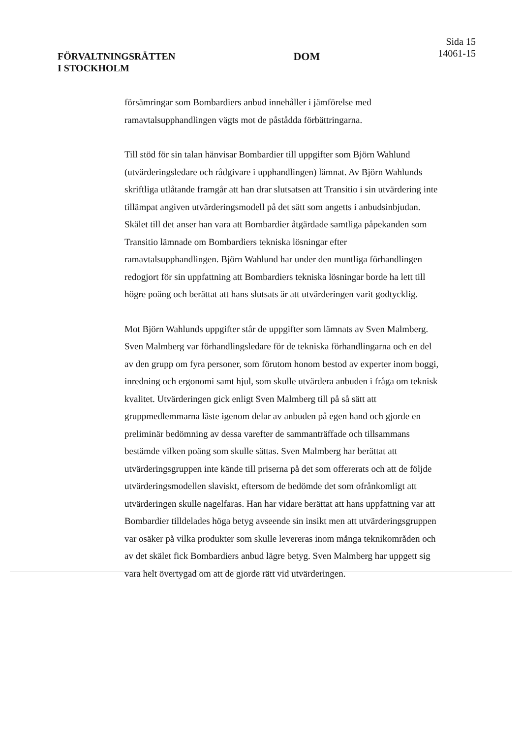FÖRVALTNINGSRÄTTEN
I STOCKHOLM
DOM
Sida 15
14061-15
försämringar som Bombardiers anbud innehåller i jämförelse med ramavtalsupphandlingen vägts mot de påstådda förbättringarna.
Till stöd för sin talan hänvisar Bombardier till uppgifter som Björn Wahlund (utvärderingsledare och rådgivare i upphandlingen) lämnat. Av Björn Wahlunds skriftliga utlåtande framgår att han drar slutsatsen att Transitio i sin utvärdering inte tillämpat angiven utvärderingsmodell på det sätt som angetts i anbudsinbjudan. Skälet till det anser han vara att Bombardier åtgärdade samtliga påpekanden som Transitio lämnade om Bombardiers tekniska lösningar efter ramavtalsupphandlingen. Björn Wahlund har under den muntliga förhandlingen redogjort för sin uppfattning att Bombardiers tekniska lösningar borde ha lett till högre poäng och berättat att hans slutsats är att utvärderingen varit godtycklig.
Mot Björn Wahlunds uppgifter står de uppgifter som lämnats av Sven Malmberg. Sven Malmberg var förhandlingsledare för de tekniska förhandlingarna och en del av den grupp om fyra personer, som förutom honom bestod av experter inom boggi, inredning och ergonomi samt hjul, som skulle utvärdera anbuden i fråga om teknisk kvalitet. Utvärderingen gick enligt Sven Malmberg till på så sätt att gruppmedlemmarna läste igenom delar av anbuden på egen hand och gjorde en preliminär bedömning av dessa varefter de sammanträffade och tillsammans bestämde vilken poäng som skulle sättas. Sven Malmberg har berättat att utvärderingsgruppen inte kände till priserna på det som offererats och att de följde utvärderingsmodellen slaviskt, eftersom de bedömde det som ofrånkomligt att utvärderingen skulle nagelfaras. Han har vidare berättat att hans uppfattning var att Bombardier tilldelades höga betyg avseende sin insikt men att utvärderingsgruppen var osäker på vilka produkter som skulle levereras inom många teknikområden och av det skälet fick Bombardiers anbud lägre betyg. Sven Malmberg har uppgett sig vara helt övertygad om att de gjorde rätt vid utvärderingen.